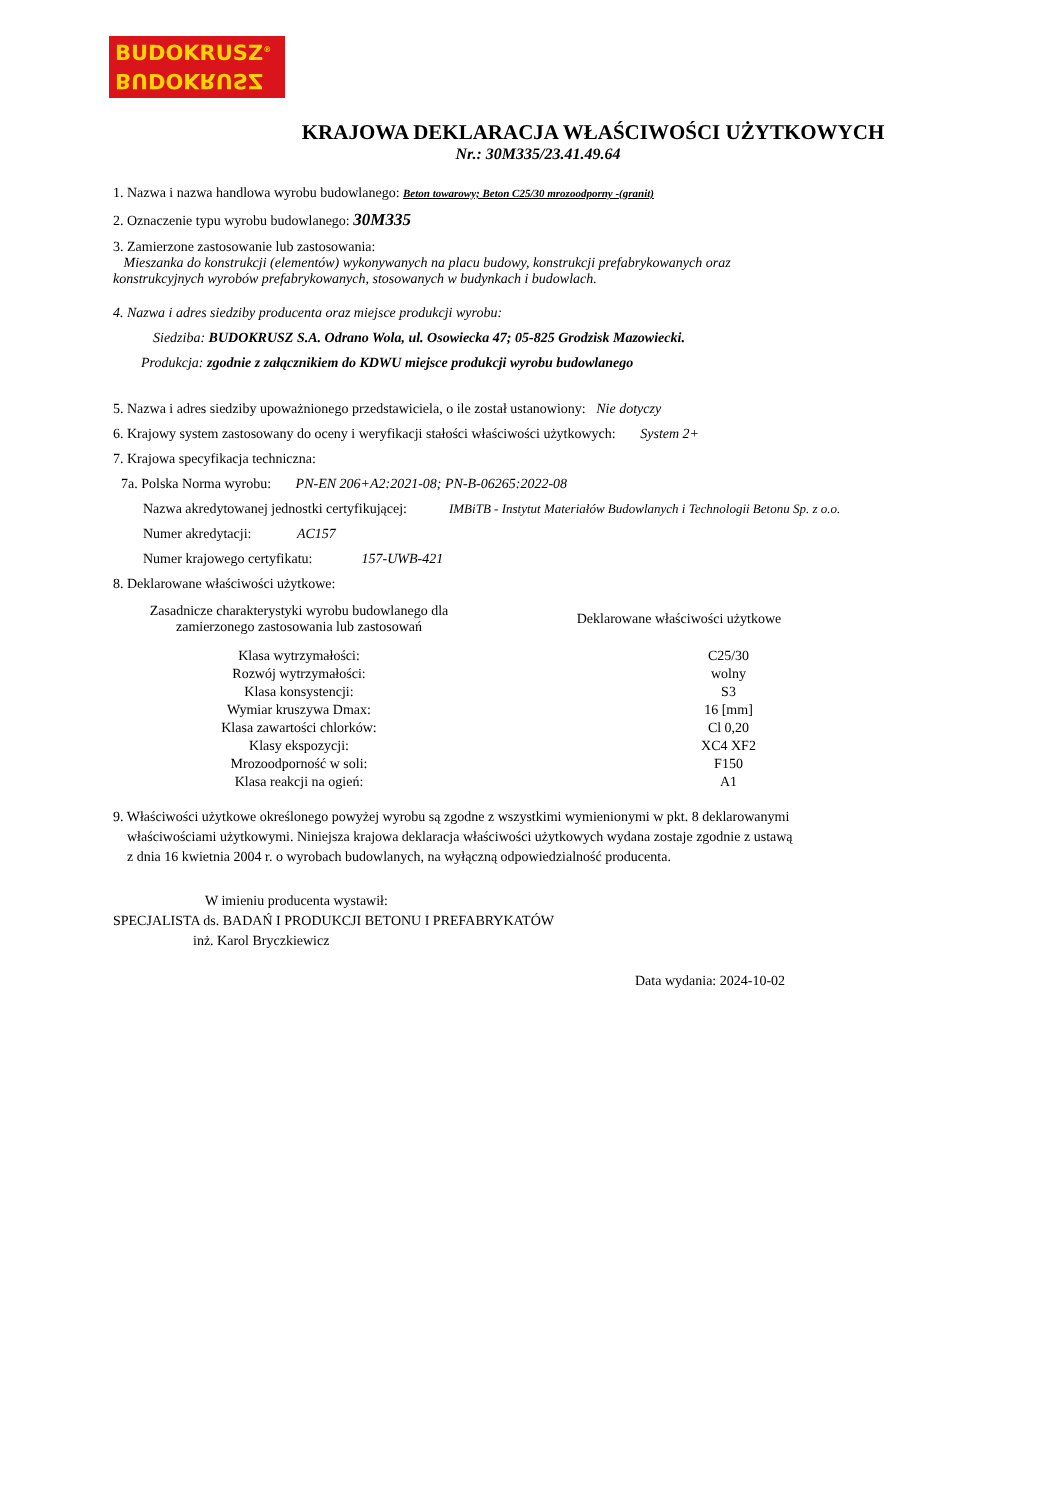BUDOKRUSZ<sup>®</sup>
BUDOKRUSZ
KRAJOWA DEKLARACJA WŁAŚCIWOŚCI UŻYTKOWYCH
Nr.: 30M335/23.41.49.64
1. Nazwa i nazwa handlowa wyrobu budowlanego: Beton towarowy; Beton C25/30 mrozoodporny -(granit)
2. Oznaczenie typu wyrobu budowlanego: 30M335
3. Zamierzone zastosowanie lub zastosowania:
Mieszanka do konstrukcji (elementów) wykonywanych na placu budowy, konstrukcji prefabrykowanych oraz
konstrukcyjnych wyrobów prefabrykowanych, stosowanych w budynkach i budowlach.
4. Nazwa i adres siedziby producenta oraz miejsce produkcji wyrobu:
Siedziba: BUDOKRUSZ S.A. Odrano Wola, ul. Osowiecka 47; 05-825 Grodzisk Mazowiecki.
Produkcja: zgodnie z załącznikiem do KDWU miejsce produkcji wyrobu budowlanego
5. Nazwa i adres siedziby upoważnionego przedstawiciela, o ile został ustanowiony: Nie dotyczy
6. Krajowy system zastosowany do oceny i weryfikacji stałości właściwości użytkowych: System 2+
7. Krajowa specyfikacja techniczna:
7a. Polska Norma wyrobu: PN-EN 206+A2:2021-08; PN-B-06265:2022-08
Nazwa akredytowanej jednostki certyfikującej: IMBiTB - Instytut Materiałów Budowlanych i Technologii Betonu Sp. z o.o.
Numer akredytacji: AC157
Numer krajowego certyfikatu: 157-UWB-421
8. Deklarowane właściwości użytkowe:
| Zasadnicze charakterystyki wyrobu budowlanego dla zamierzonego zastosowania lub zastosowań | Deklarowane właściwości użytkowe |
| --- | --- |
| Klasa wytrzymałości: | C25/30 |
| Rozwój wytrzymałości: | wolny |
| Klasa konsystencji: | S3 |
| Wymiar kruszywa Dmax: | 16 [mm] |
| Klasa zawartości chlorków: | Cl 0,20 |
| Klasy ekspozycji: | XC4 XF2 |
| Mrozoodporność w soli: | F150 |
| Klasa reakcji na ogień: | A1 |
9. Właściwości użytkowe określonego powyżej wyrobu są zgodne z wszystkimi wymienionymi w pkt. 8 deklarowanymi
właściwościami użytkowymi. Niniejsza krajowa deklaracja właściwości użytkowych wydana zostaje zgodnie z ustawą
z dnia 16 kwietnia 2004 r. o wyrobach budowlanych, na wyłączną odpowiedzialność producenta.
W imieniu producenta wystawił:
SPECJALISTA ds. BADAŃ I PRODUKCJI BETONU I PREFABRYKATÓW
inż. Karol Bryczkiewicz
Data wydania: 2024-10-02